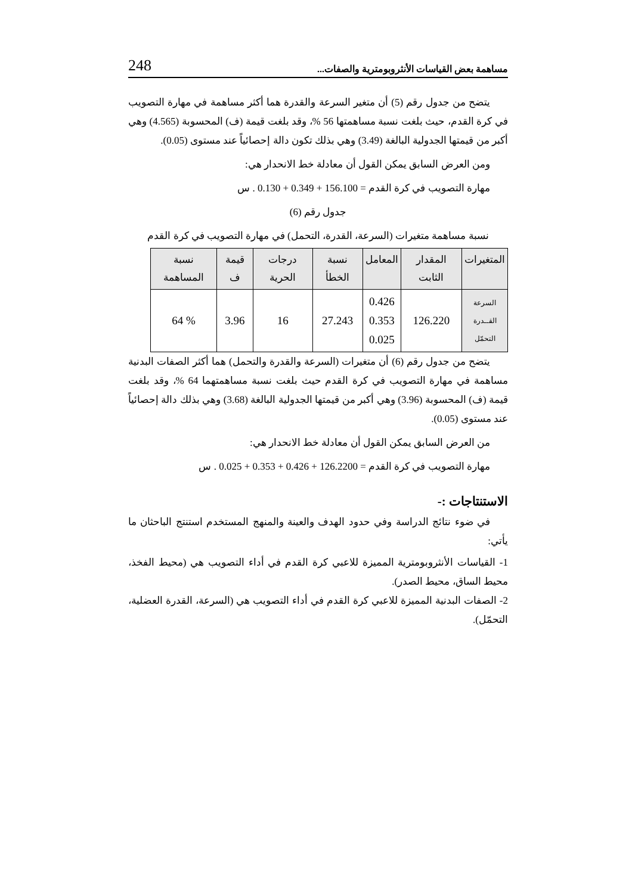مساهمة بعض القياسات الأنثروبومترية والصفات... 248
يتضح من جدول رقم (5) أن متغير السرعة والقدرة هما أكثر مساهمة في مهارة التصويب في كرة القدم، حيث بلغت نسبة مساهمتها 56 %، وقد بلغت قيمة (ف) المحسوبة (4.565) وهي أكبر من قيمتها الجدولية البالغة (3.49) وهي بذلك تكون دالة إحصائياً عند مستوى (0.05).
ومن العرض السابق يمكن القول أن معادلة خط الانحدار هي:
مهارة التصويب في كرة القدم = 156.100 + 0.349 + 0.130 . س
جدول رقم (6)
نسبة مساهمة متغيرات (السرعة، القدرة، التحمل) في مهارة التصويب في كرة القدم
| المتغيرات | المقدار الثابت | المعامل | نسبة الخطأ | درجات الحرية | قيمة ف | نسبة المساهمة |
| --- | --- | --- | --- | --- | --- | --- |
| السرعة القــدرة التحمّل | 126.220 | 0.426 0.353 0.025 | 27.243 | 16 | 3.96 | % 64 |
يتضح من جدول رقم (6) أن متغيرات (السرعة والقدرة والتحمل) هما أكثر الصفات البدنية مساهمة في مهارة التصويب في كرة القدم حيث بلغت نسبة مساهمتهما 64 %، وقد بلغت قيمة (ف) المحسوبة (3.96) وهي أكبر من قيمتها الجدولية البالغة (3.68) وهي بذلك دالة إحصائياً عند مستوى (0.05).
من العرض السابق يمكن القول أن معادلة خط الانحدار هي:
مهارة التصويب في كرة القدم = 126.2200 + 0.426 + 0.353 + 0.025 . س
الاستنتاجات :-
في ضوء نتائج الدراسة وفي حدود الهدف والعينة والمنهج المستخدم استنتج الباحثان ما يأتي:
1- القياسات الأنثروبومترية المميزة للاعبي كرة القدم في أداء التصويب هي (محيط الفخذ، محيط الساق، محيط الصدر).
2- الصفات البدنية المميزة للاعبي كرة القدم في أداء التصويب هي (السرعة، القدرة العضلية، التحمّل).